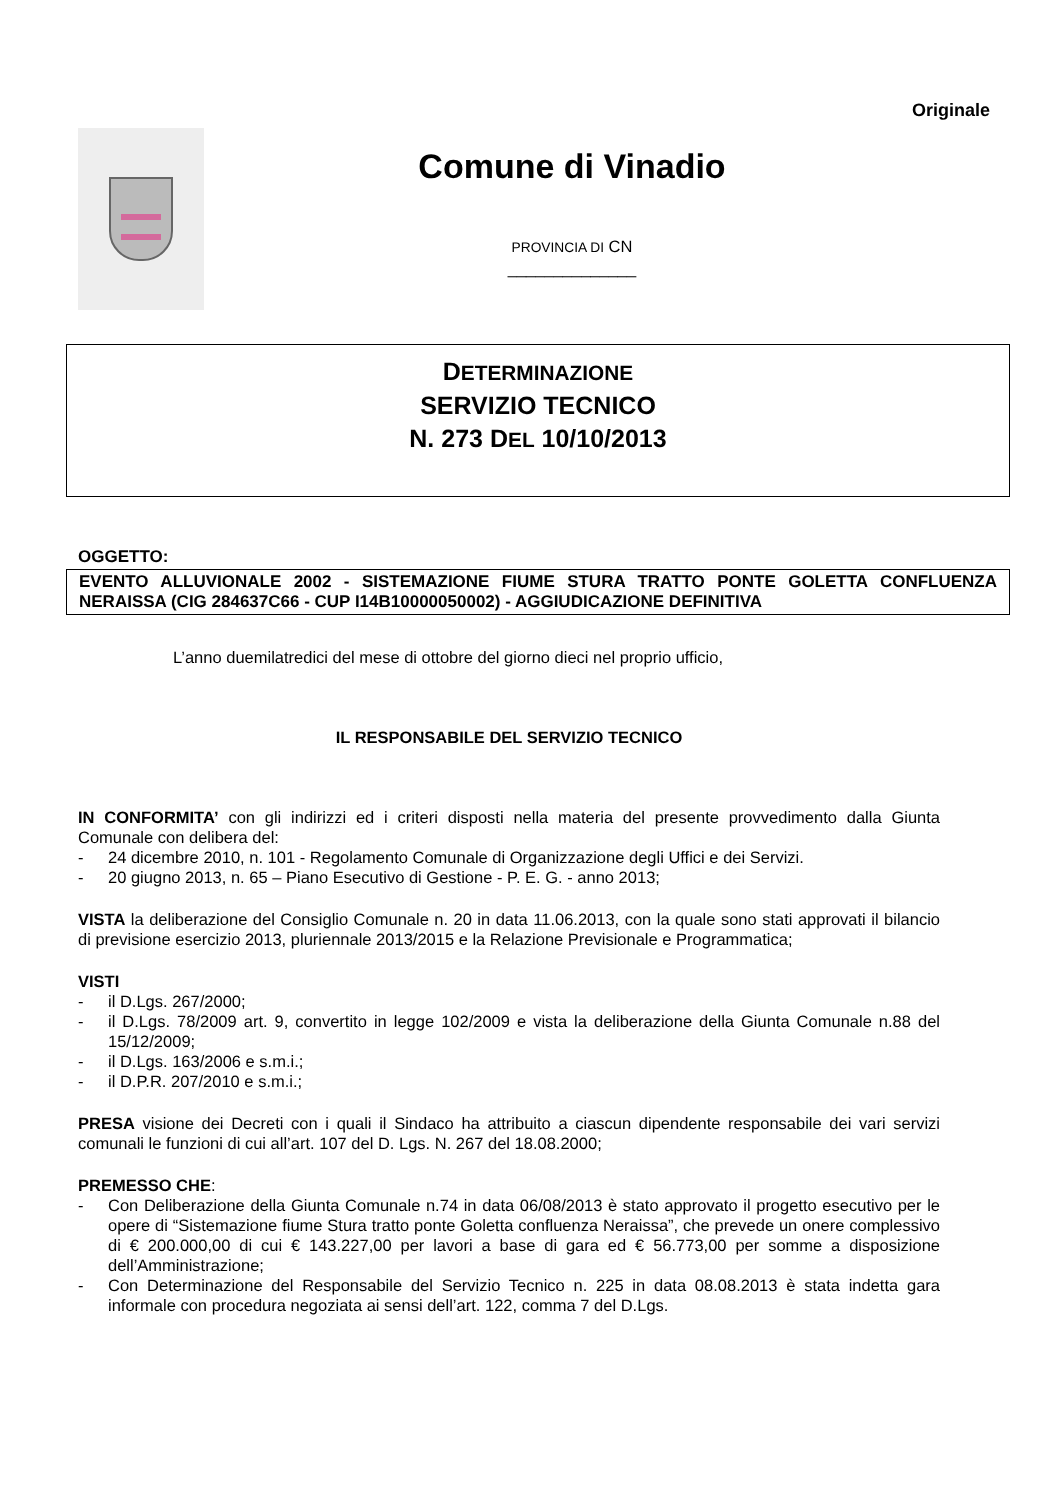Originale
Comune di Vinadio
PROVINCIA DI CN
______________
DETERMINAZIONE
SERVIZIO TECNICO
N. 273 DEL 10/10/2013
OGGETTO:
EVENTO ALLUVIONALE 2002 - SISTEMAZIONE FIUME STURA TRATTO PONTE GOLETTA CONFLUENZA NERAISSA (CIG 284637C66 - CUP I14B10000050002) - AGGIUDICAZIONE DEFINITIVA
L’anno duemilatredici del mese di ottobre del giorno dieci nel proprio ufficio,
IL RESPONSABILE DEL SERVIZIO TECNICO
IN CONFORMITA’ con gli indirizzi ed i criteri disposti nella materia del presente provvedimento dalla Giunta Comunale con delibera del:
- 24 dicembre 2010, n. 101 - Regolamento Comunale di Organizzazione degli Uffici e dei Servizi.
- 20 giugno 2013, n. 65 – Piano Esecutivo di Gestione - P. E. G. - anno 2013;
VISTA la deliberazione del Consiglio Comunale n. 20 in data 11.06.2013, con la quale sono stati approvati il bilancio di previsione esercizio 2013, pluriennale 2013/2015 e la Relazione Previsionale e Programmatica;
VISTI
- il D.Lgs. 267/2000;
- il D.Lgs. 78/2009 art. 9, convertito in legge 102/2009 e vista la deliberazione della Giunta Comunale n.88 del 15/12/2009;
- il D.Lgs. 163/2006 e s.m.i.;
- il D.P.R. 207/2010 e s.m.i.;
PRESA visione dei Decreti con i quali il Sindaco ha attribuito a ciascun dipendente responsabile dei vari servizi comunali le funzioni di cui all’art. 107 del D. Lgs. N. 267 del 18.08.2000;
PREMESSO CHE:
- Con Deliberazione della Giunta Comunale n.74 in data 06/08/2013 è stato approvato il progetto esecutivo per le opere di “Sistemazione fiume Stura tratto ponte Goletta confluenza Neraissa”, che prevede un onere complessivo di € 200.000,00 di cui € 143.227,00 per lavori a base di gara ed € 56.773,00 per somme a disposizione dell’Amministrazione;
- Con Determinazione del Responsabile del Servizio Tecnico n. 225 in data 08.08.2013 è stata indetta gara informale con procedura negoziata ai sensi dell’art. 122, comma 7 del D.Lgs.